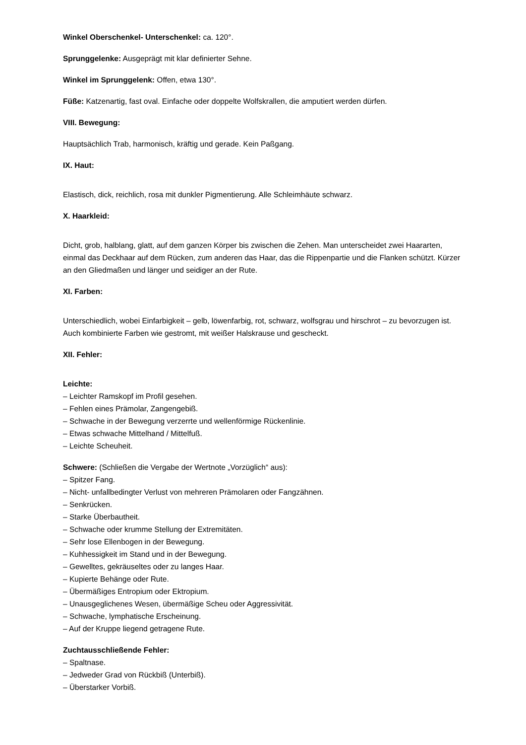Winkel Oberschenkel- Unterschenkel: ca. 120°.
Sprunggelenke: Ausgeprägt mit klar definierter Sehne.
Winkel im Sprunggelenk: Offen, etwa 130°.
Füße: Katzenartig, fast oval. Einfache oder doppelte Wolfskrallen, die amputiert werden dürfen.
VIII. Bewegung:
Hauptsächlich Trab, harmonisch, kräftig und gerade. Kein Paßgang.
IX. Haut:
Elastisch, dick, reichlich, rosa mit dunkler Pigmentierung. Alle Schleimhäute schwarz.
X. Haarkleid:
Dicht, grob, halblang, glatt, auf dem ganzen Körper bis zwischen die Zehen. Man unterscheidet zwei Haararten, einmal das Deckhaar auf dem Rücken, zum anderen das Haar, das die Rippenpartie und die Flanken schützt. Kürzer an den Gliedmaßen und länger und seidiger an der Rute.
XI. Farben:
Unterschiedlich, wobei Einfarbigkeit – gelb, löwenfarbig, rot, schwarz, wolfsgrau und hirschrot – zu bevorzugen ist. Auch kombinierte Farben wie gestromt, mit weißer Halskrause und gescheckt.
XII. Fehler:
Leichte:
– Leichter Ramskopf im Profil gesehen.
– Fehlen eines Prämolar, Zangengebiß.
– Schwache in der Bewegung verzerrte und wellenförmige Rückenlinie.
– Etwas schwache Mittelhand / Mittelfuß.
– Leichte Scheuheit.
Schwere: (Schließen die Vergabe der Wertnote „Vorzüglich“ aus):
– Spitzer Fang.
– Nicht- unfallbedingter Verlust von mehreren Prämolaren oder Fangzähnen.
– Senkrücken.
– Starke Überbautheit.
– Schwache oder krumme Stellung der Extremitäten.
– Sehr lose Ellenbogen in der Bewegung.
– Kuhhessigkeit im Stand und in der Bewegung.
– Gewelltes, gekräuseltes oder zu langes Haar.
– Kupierte Behänge oder Rute.
– Übermäßiges Entropium oder Ektropium.
– Unausgeglichenes Wesen, übermäßige Scheu oder Aggressivität.
– Schwache, lymphatische Erscheinung.
– Auf der Kruppe liegend getragene Rute.
Zuchtausschließende Fehler:
– Spaltnase.
– Jedweder Grad von Rückbiß (Unterbiß).
– Überstarker Vorbiß.